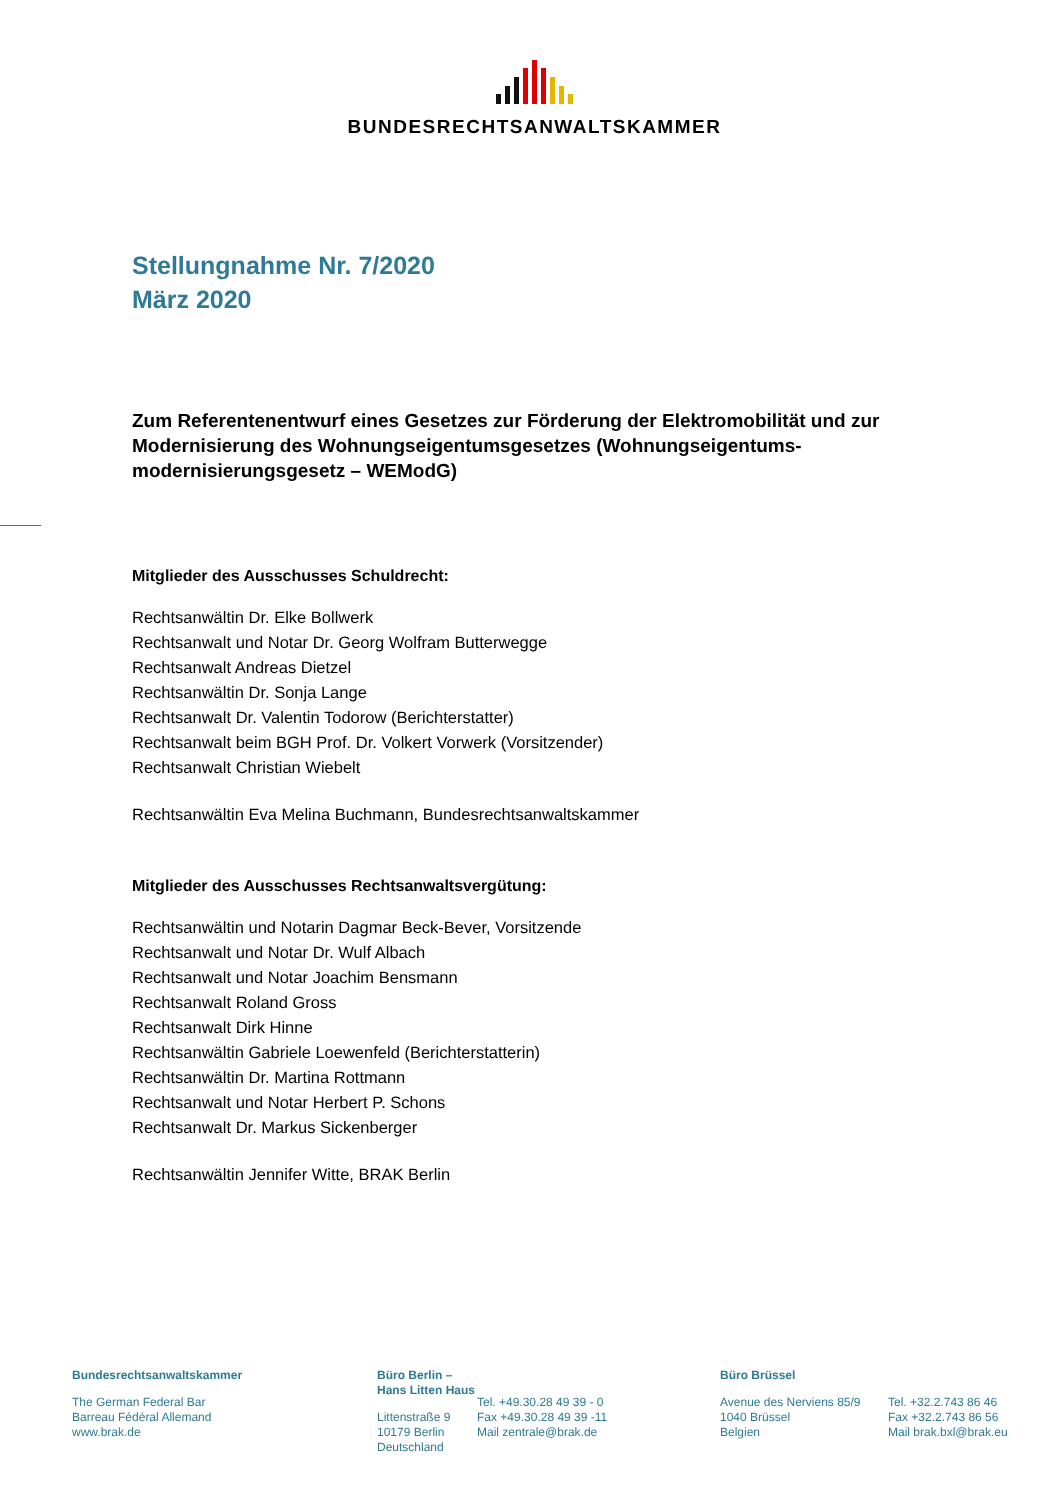BUNDESRECHTSANWALTSKAMMER
Stellungnahme Nr. 7/2020
März 2020
Zum Referentenentwurf eines Gesetzes zur Förderung der Elektromobilität und zur Modernisierung des Wohnungseigentumsgesetzes (Wohnungseigentums-modernisierungsgesetz – WEModG)
Mitglieder des Ausschusses Schuldrecht:
Rechtsanwältin Dr. Elke Bollwerk
Rechtsanwalt und Notar Dr. Georg Wolfram Butterwegge
Rechtsanwalt Andreas Dietzel
Rechtsanwältin Dr. Sonja Lange
Rechtsanwalt Dr. Valentin Todorow (Berichterstatter)
Rechtsanwalt beim BGH Prof. Dr. Volkert Vorwerk (Vorsitzender)
Rechtsanwalt Christian Wiebelt
Rechtsanwältin Eva Melina Buchmann, Bundesrechtsanwaltskammer
Mitglieder des Ausschusses Rechtsanwaltsvergütung:
Rechtsanwältin und Notarin Dagmar Beck-Bever, Vorsitzende
Rechtsanwalt und Notar Dr. Wulf Albach
Rechtsanwalt und Notar Joachim Bensmann
Rechtsanwalt Roland Gross
Rechtsanwalt Dirk Hinne
Rechtsanwältin Gabriele Loewenfeld (Berichterstatterin)
Rechtsanwältin Dr. Martina Rottmann
Rechtsanwalt und Notar Herbert P. Schons
Rechtsanwalt Dr. Markus Sickenberger
Rechtsanwältin Jennifer Witte, BRAK Berlin
Bundesrechtsanwaltskammer
The German Federal Bar
Barreau Fédéral Allemand
www.brak.de
Büro Berlin – Hans Litten Haus
Littenstraße 9
10179 Berlin
Deutschland
Tel. +49.30.28 49 39 - 0
Fax +49.30.28 49 39 -11
Mail zentrale@brak.de
Büro Brüssel
Avenue des Nerviens 85/9
1040 Brüssel
Belgien
Tel. +32.2.743 86 46
Fax +32.2.743 86 56
Mail brak.bxl@brak.eu